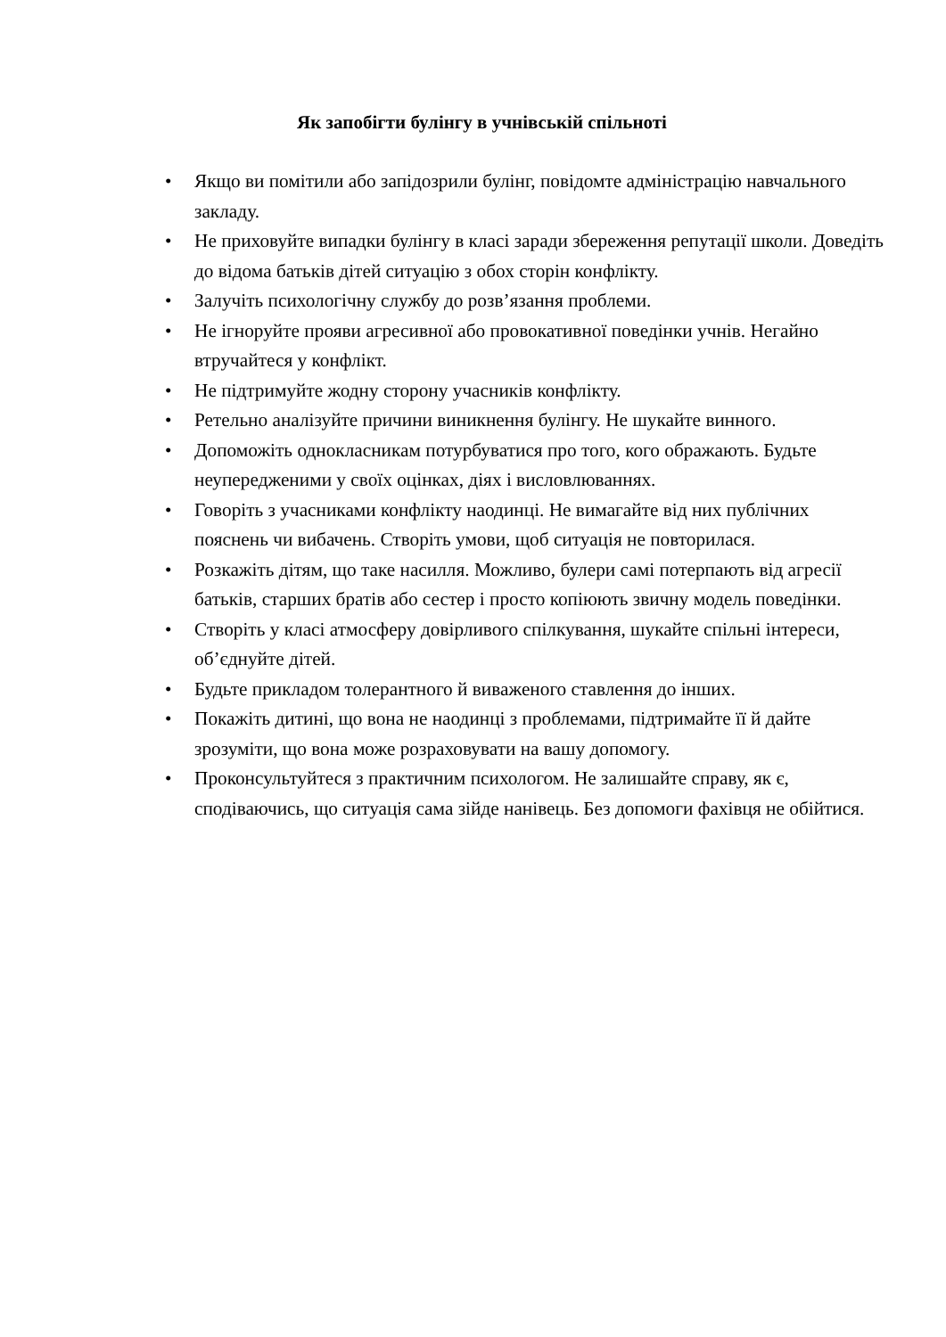Як запобігти булінгу в учнівській спільноті
• Якщо ви помітили або запідозрили булінг, повідомте адміністрацію навчального закладу.
• Не приховуйте випадки булінгу в класі заради збереження репутації школи. Доведіть до відома батьків дітей ситуацію з обох сторін конфлікту.
• Залучіть психологічну службу до розв’язання проблеми.
• Не ігноруйте прояви агресивної або провокативної поведінки учнів. Негайно втручайтеся у конфлікт.
• Не підтримуйте жодну сторону учасників конфлікту.
• Ретельно аналізуйте причини виникнення булінгу. Не шукайте винного.
• Допоможіть однокласникам потурбуватися про того, кого ображають. Будьте неупередженими у своїх оцінках, діях і висловлюваннях.
• Говоріть з учасниками конфлікту наодинці. Не вимагайте від них публічних пояснень чи вибачень. Створіть умови, щоб ситуація не повторилася.
• Розкажіть дітям, що таке насилля. Можливо, булери самі потерпають від агресії батьків, старших братів або сестер і просто копіюють звичну модель поведінки.
• Створіть у класі атмосферу довірливого спілкування, шукайте спільні інтереси, об’єднуйте дітей.
• Будьте прикладом толерантного й виваженого ставлення до інших.
• Покажіть дитині, що вона не наодинці з проблемами, підтримайте її й дайте зрозуміти, що вона може розраховувати на вашу допомогу.
• Проконсультуйтеся з практичним психологом. Не залишайте справу, як є, сподіваючись, що ситуація сама зійде нанівець. Без допомоги фахівця не обійтися.